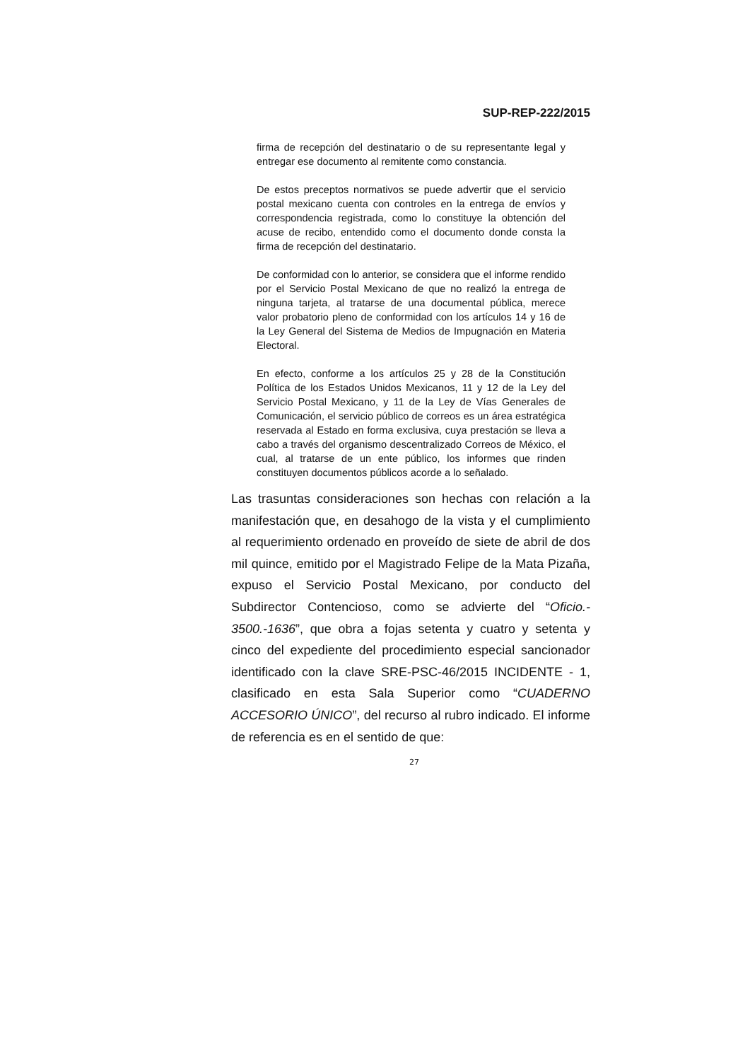SUP-REP-222/2015
firma de recepción del destinatario o de su representante legal y entregar ese documento al remitente como constancia.
De estos preceptos normativos se puede advertir que el servicio postal mexicano cuenta con controles en la entrega de envíos y correspondencia registrada, como lo constituye la obtención del acuse de recibo, entendido como el documento donde consta la firma de recepción del destinatario.
De conformidad con lo anterior, se considera que el informe rendido por el Servicio Postal Mexicano de que no realizó la entrega de ninguna tarjeta, al tratarse de una documental pública, merece valor probatorio pleno de conformidad con los artículos 14 y 16 de la Ley General del Sistema de Medios de Impugnación en Materia Electoral.
En efecto, conforme a los artículos 25 y 28 de la Constitución Política de los Estados Unidos Mexicanos, 11 y 12 de la Ley del Servicio Postal Mexicano, y 11 de la Ley de Vías Generales de Comunicación, el servicio público de correos es un área estratégica reservada al Estado en forma exclusiva, cuya prestación se lleva a cabo a través del organismo descentralizado Correos de México, el cual, al tratarse de un ente público, los informes que rinden constituyen documentos públicos acorde a lo señalado.
Las trasuntas consideraciones son hechas con relación a la manifestación que, en desahogo de la vista y el cumplimiento al requerimiento ordenado en proveído de siete de abril de dos mil quince, emitido por el Magistrado Felipe de la Mata Pizaña, expuso el Servicio Postal Mexicano, por conducto del Subdirector Contencioso, como se advierte del “Oficio.- 3500.-1636”, que obra a fojas setenta y cuatro y setenta y cinco del expediente del procedimiento especial sancionador identificado con la clave SRE-PSC-46/2015 INCIDENTE - 1, clasificado en esta Sala Superior como “CUADERNO ACCESORIO ÚNICO”, del recurso al rubro indicado. El informe de referencia es en el sentido de que:
27